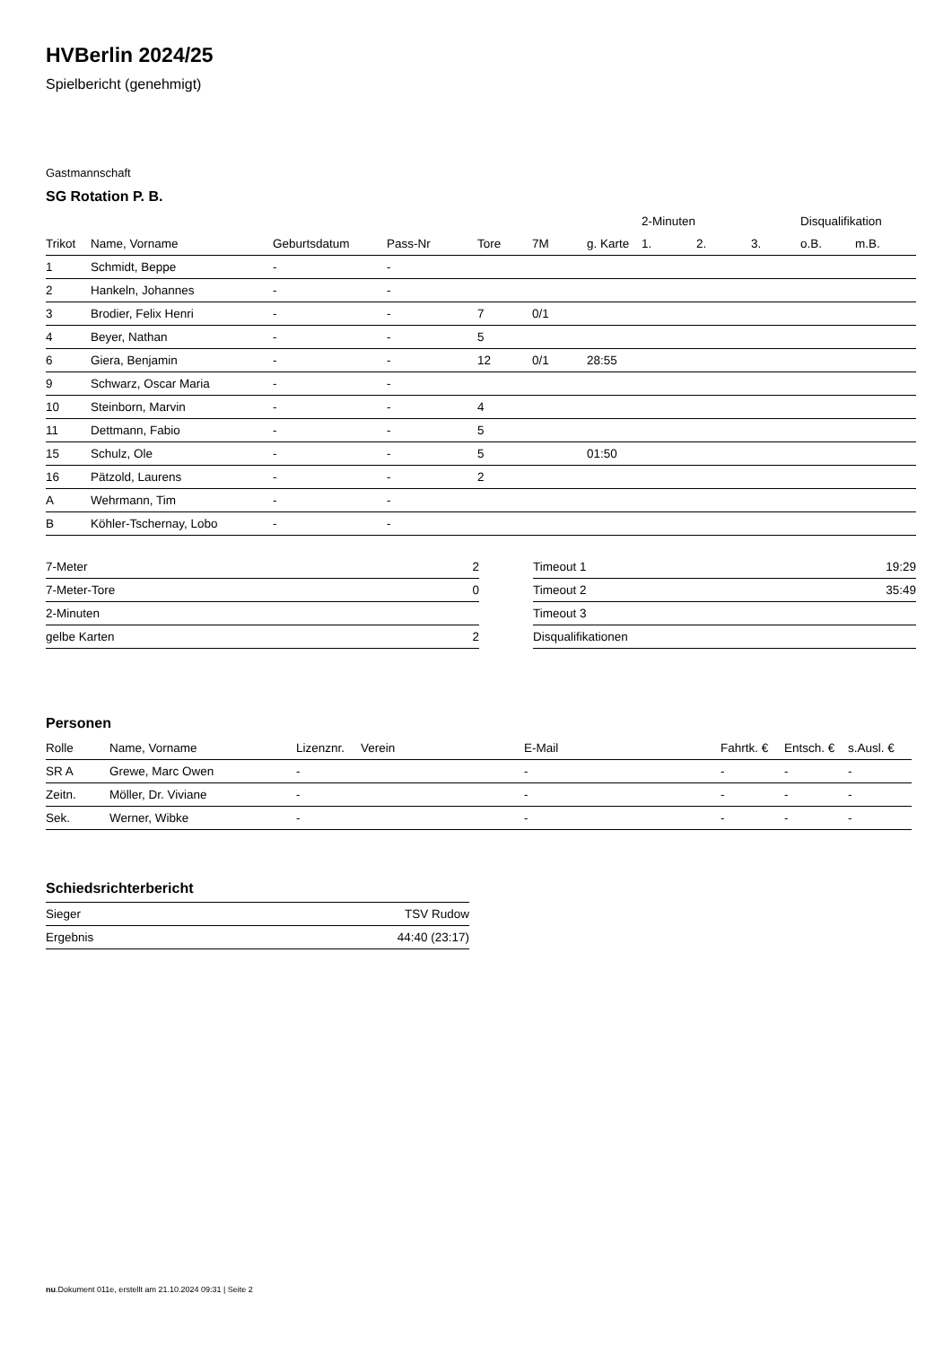HVBerlin 2024/25
Spielbericht (genehmigt)
Gastmannschaft
SG Rotation P. B.
| | | | | | | | 2-Minuten | | | Disqualifikation | |
| --- | --- | --- | --- | --- | --- | --- | --- | --- | --- | --- | --- |
| Trikot | Name, Vorname | Geburtsdatum | Pass-Nr | Tore | 7M | g. Karte | 1. | 2. | 3. | o.B. | m.B. |
| 1 | Schmidt, Beppe | - | - | | | | | | | | |
| 2 | Hankeln, Johannes | - | - | | | | | | | | |
| 3 | Brodier, Felix Henri | - | - | 7 | 0/1 | | | | | | |
| 4 | Beyer, Nathan | - | - | 5 | | | | | | | |
| 6 | Giera, Benjamin | - | - | 12 | 0/1 | 28:55 | | | | | |
| 9 | Schwarz, Oscar Maria | - | - | | | | | | | | |
| 10 | Steinborn, Marvin | - | - | 4 | | | | | | | |
| 11 | Dettmann, Fabio | - | - | 5 | | | | | | | |
| 15 | Schulz, Ole | - | - | 5 | | 01:50 | | | | | |
| 16 | Pätzold, Laurens | - | - | 2 | | | | | | | |
| A | Wehrmann, Tim | - | - | | | | | | | | |
| B | Köhler-Tschernay, Lobo | - | - | | | | | | | | |
| 7-Meter | 2 |
| 7-Meter-Tore | 0 |
| 2-Minuten | |
| gelbe Karten | 2 |
| Timeout 1 | 19:29 |
| Timeout 2 | 35:49 |
| Timeout 3 | |
| Disqualifikationen | |
Personen
| Rolle | Name, Vorname | Lizenznr. | Verein | E-Mail | Fahrtk. € | Entsch. € | s.Ausl. € |
| --- | --- | --- | --- | --- | --- | --- | --- |
| SR A | Grewe, Marc Owen | - | | - | - | - | - |
| Zeitn. | Möller, Dr. Viviane | - | | - | - | - | - |
| Sek. | Werner, Wibke | - | | - | - | - | - |
Schiedsrichterbericht
| Sieger | TSV Rudow |
| Ergebnis | 44:40 (23:17) |
nu.Dokument 011e, erstellt am 21.10.2024 09:31 | Seite 2